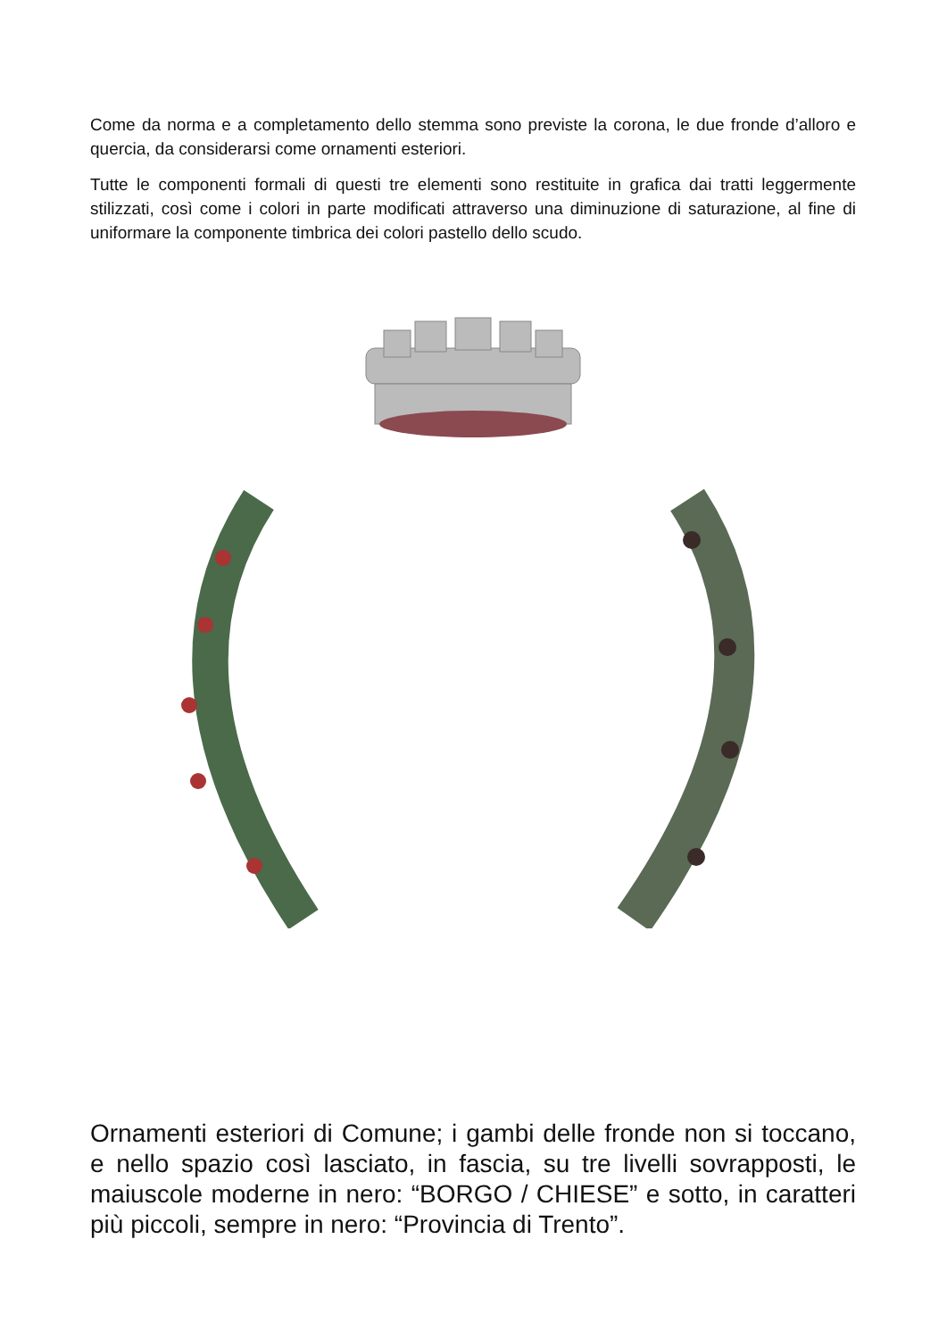Come da norma e a completamento dello stemma sono previste la corona, le due fronde d’alloro e quercia, da considerarsi come ornamenti esteriori.
Tutte le componenti formali di questi tre elementi sono restituite in grafica dai tratti leggermente stilizzati, così come i colori in parte modificati attraverso una diminuzione di saturazione, al fine di uniformare la componente timbrica dei colori pastello dello scudo.
Ornamenti esteriori di Comune; i gambi delle fronde non si toccano, e nello spazio così lasciato, in fascia, su tre livelli sovrapposti, le maiuscole moderne in nero: “BORGO / CHIESE” e sotto, in caratteri più piccoli, sempre in nero: “Provincia di Trento”.